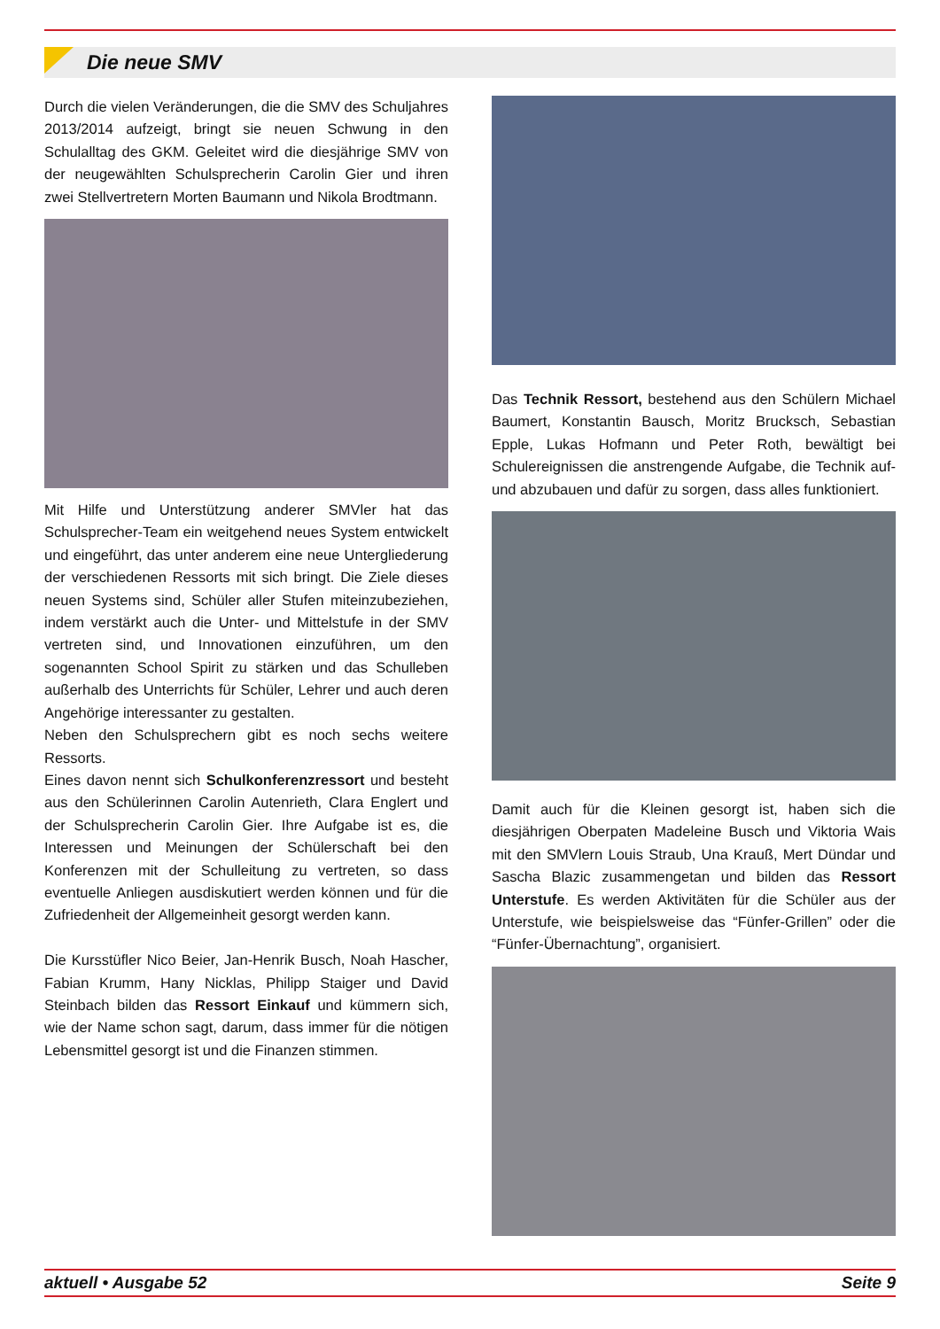Die neue SMV
Durch die vielen Veränderungen, die die SMV des Schuljahres 2013/2014 aufzeigt, bringt sie neuen Schwung in den Schulalltag des GKM. Geleitet wird die diesjährige SMV von der neugewählten Schulsprecherin Carolin Gier und ihren zwei Stellvertretern Morten Baumann und Nikola Brodtmann.
Mit Hilfe und Unterstützung anderer SMVler hat das Schulsprecher-Team ein weitgehend neues System entwickelt und eingeführt, das unter anderem eine neue Untergliederung der verschiedenen Ressorts mit sich bringt. Die Ziele dieses neuen Systems sind, Schüler aller Stufen miteinzubeziehen, indem verstärkt auch die Unter- und Mittelstufe in der SMV vertreten sind, und Innovationen einzuführen, um den sogenannten School Spirit zu stärken und das Schulleben außerhalb des Unterrichts für Schüler, Lehrer und auch deren Angehörige interessanter zu gestalten.
Neben den Schulsprechern gibt es noch sechs weitere Ressorts.
Eines davon nennt sich Schulkonferenzressort und besteht aus den Schülerinnen Carolin Autenrieth, Clara Englert und der Schulsprecherin Carolin Gier. Ihre Aufgabe ist es, die Interessen und Meinungen der Schülerschaft bei den Konferenzen mit der Schulleitung zu vertreten, so dass eventuelle Anliegen ausdiskutiert werden können und für die Zufriedenheit der Allgemeinheit gesorgt werden kann.
Die Kursstüfler Nico Beier, Jan-Henrik Busch, Noah Hascher, Fabian Krumm, Hany Nicklas, Philipp Staiger und David Steinbach bilden das Ressort Einkauf und kümmern sich, wie der Name schon sagt, darum, dass immer für die nötigen Lebensmittel gesorgt ist und die Finanzen stimmen.
Das Technik Ressort, bestehend aus den Schülern Michael Baumert, Konstantin Bausch, Moritz Brucksch, Sebastian Epple, Lukas Hofmann und Peter Roth, bewältigt bei Schulereignissen die anstrengende Aufgabe, die Technik auf- und abzubauen und dafür zu sorgen, dass alles funktioniert.
Damit auch für die Kleinen gesorgt ist, haben sich die diesjährigen Oberpaten Madeleine Busch und Viktoria Wais mit den SMVlern Louis Straub, Una Krauß, Mert Dündar und Sascha Blazic zusammengetan und bilden das Ressort Unterstufe. Es werden Aktivitäten für die Schüler aus der Unterstufe, wie beispielsweise das “Fünfer-Grillen” oder die “Fünfer-Übernachtung”, organisiert.
aktuell • Ausgabe 52 Seite 9